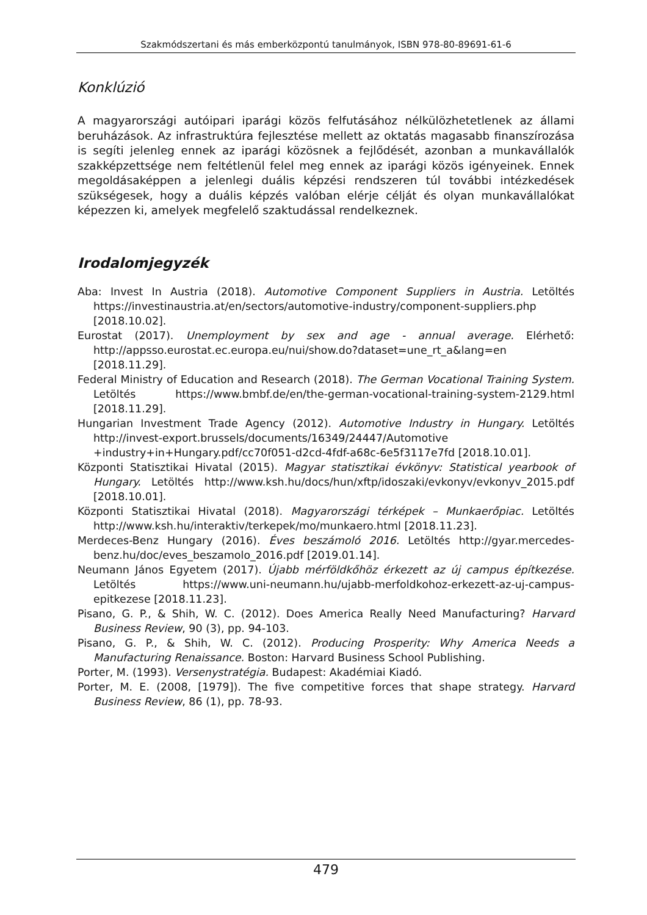Szakmódszertani és más emberközpontú tanulmányok, ISBN 978-80-89691-61-6
Konklúzió
A magyarországi autóipari iparági közös felfutásához nélkülözhetetlenek az állami beruházások. Az infrastruktúra fejlesztése mellett az oktatás magasabb finanszírozása is segíti jelenleg ennek az iparági közösnek a fejlődését, azonban a munkavállalók szakképzettsége nem feltétlenül felel meg ennek az iparági közös igényeinek. Ennek megoldásaképpen a jelenlegi duális képzési rendszeren túl további intézkedések szükségesek, hogy a duális képzés valóban elérje célját és olyan munkavállalókat képezzen ki, amelyek megfelelő szaktudással rendelkeznek.
Irodalomjegyzék
Aba: Invest In Austria (2018). Automotive Component Suppliers in Austria. Letöltés https://investinaustria.at/en/sectors/automotive-industry/component-suppliers.php [2018.10.02].
Eurostat (2017). Unemployment by sex and age - annual average. Elérhető: http://appsso.eurostat.ec.europa.eu/nui/show.do?dataset=une_rt_a&lang=en [2018.11.29].
Federal Ministry of Education and Research (2018). The German Vocational Training System. Letöltés https://www.bmbf.de/en/the-german-vocational-training-system-2129.html [2018.11.29].
Hungarian Investment Trade Agency (2012). Automotive Industry in Hungary. Letöltés http://invest-export.brussels/documents/16349/24447/Automotive +industry+in+Hungary.pdf/cc70f051-d2cd-4fdf-a68c-6e5f3117e7fd [2018.10.01].
Központi Statisztikai Hivatal (2015). Magyar statisztikai évkönyv: Statistical yearbook of Hungary. Letöltés http://www.ksh.hu/docs/hun/xftp/idoszaki/evkonyv/evkonyv_2015.pdf [2018.10.01].
Központi Statisztikai Hivatal (2018). Magyarországi térképek – Munkaerőpiac. Letöltés http://www.ksh.hu/interaktiv/terkepek/mo/munkaero.html [2018.11.23].
Merdeces-Benz Hungary (2016). Éves beszámoló 2016. Letöltés http://gyar.mercedes-benz.hu/doc/eves_beszamolo_2016.pdf [2019.01.14].
Neumann János Egyetem (2017). Újabb mérföldkőhöz érkezett az új campus építkezése. Letöltés https://www.uni-neumann.hu/ujabb-merfoldkohoz-erkezett-az-uj-campus-epitkezese [2018.11.23].
Pisano, G. P., & Shih, W. C. (2012). Does America Really Need Manufacturing? Harvard Business Review, 90 (3), pp. 94-103.
Pisano, G. P., & Shih, W. C. (2012). Producing Prosperity: Why America Needs a Manufacturing Renaissance. Boston: Harvard Business School Publishing.
Porter, M. (1993). Versenystratégia. Budapest: Akadémiai Kiadó.
Porter, M. E. (2008, [1979]). The five competitive forces that shape strategy. Harvard Business Review, 86 (1), pp. 78-93.
479